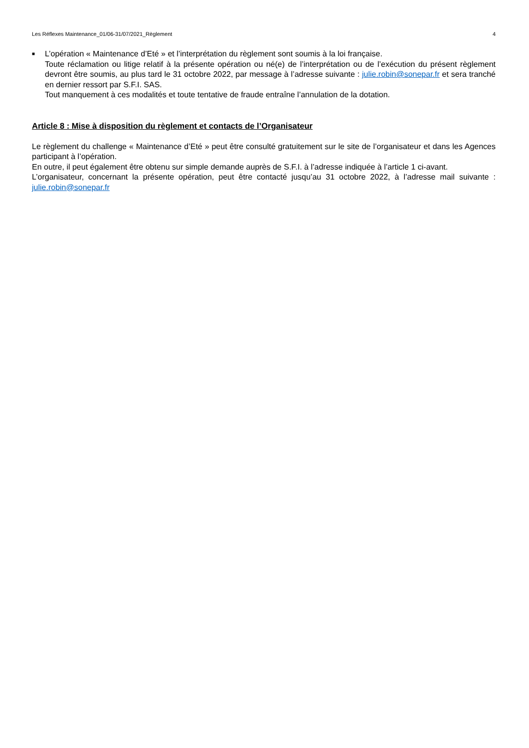Les Réflexes Maintenance_01/06-31/07/2021_Règlement 4
■
L’opération « Maintenance d’Eté » et l’interprétation du règlement sont soumis à la loi française.
Toute réclamation ou litige relatif à la présente opération ou né(e) de l’interprétation ou de l’exécution du présent règlement devront être soumis, au plus tard le 31 octobre 2022, par message à l’adresse suivante : julie.robin@sonepar.fr et sera tranché en dernier ressort par S.F.I. SAS.
Tout manquement à ces modalités et toute tentative de fraude entraîne l’annulation de la dotation.
Article 8 : Mise à disposition du règlement et contacts de l’Organisateur
Le règlement du challenge « Maintenance d’Eté » peut être consulté gratuitement sur le site de l’organisateur et dans les Agences participant à l’opération.
En outre, il peut également être obtenu sur simple demande auprès de S.F.I. à l’adresse indiquée à l’article 1 ci-avant.
L’organisateur, concernant la présente opération, peut être contacté jusqu’au 31 octobre 2022, à l’adresse mail suivante : julie.robin@sonepar.fr